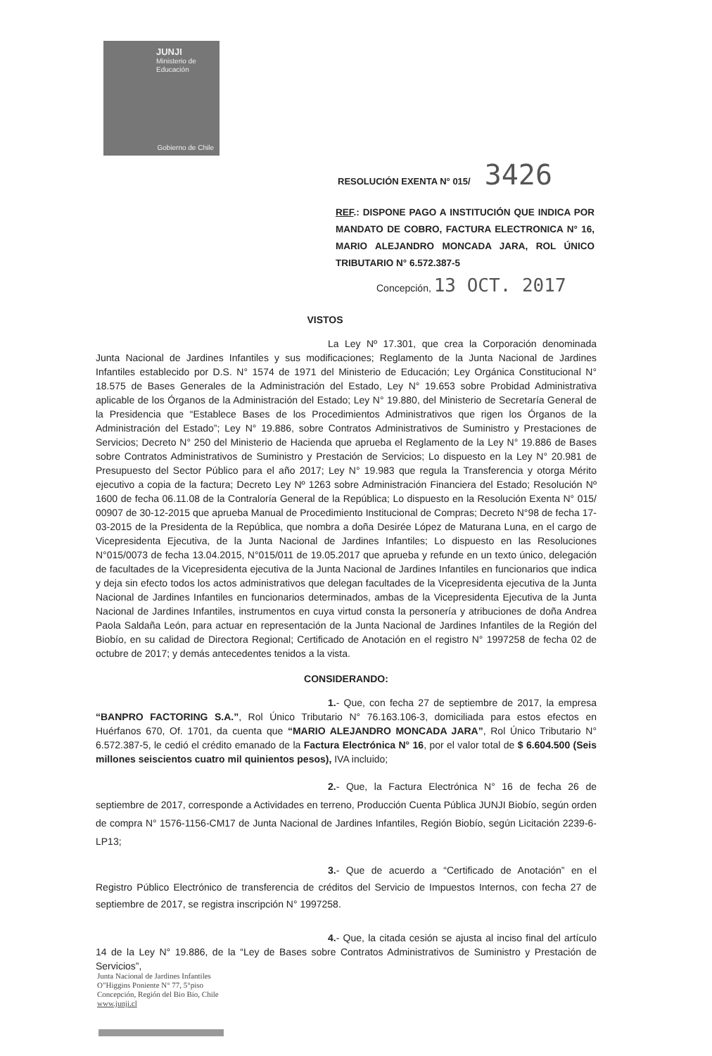JUNJI
Ministerio de
Educación
Gobierno de Chile
RESOLUCIÓN EXENTA N° 015/ 3426
REF.: DISPONE PAGO A INSTITUCIÓN QUE INDICA POR MANDATO DE COBRO, FACTURA ELECTRONICA N° 16, MARIO ALEJANDRO MONCADA JARA, ROL ÚNICO TRIBUTARIO N° 6.572.387-5
Concepción, 13 OCT. 2017
VISTOS
La Ley Nº 17.301, que crea la Corporación denominada Junta Nacional de Jardines Infantiles y sus modificaciones; Reglamento de la Junta Nacional de Jardines Infantiles establecido por D.S. N° 1574 de 1971 del Ministerio de Educación; Ley Orgánica Constitucional N° 18.575 de Bases Generales de la Administración del Estado, Ley N° 19.653 sobre Probidad Administrativa aplicable de los Órganos de la Administración del Estado; Ley N° 19.880, del Ministerio de Secretaría General de la Presidencia que “Establece Bases de los Procedimientos Administrativos que rigen los Órganos de la Administración del Estado”; Ley N° 19.886, sobre Contratos Administrativos de Suministro y Prestaciones de Servicios; Decreto N° 250 del Ministerio de Hacienda que aprueba el Reglamento de la Ley N° 19.886 de Bases sobre Contratos Administrativos de Suministro y Prestación de Servicios; Lo dispuesto en la Ley N° 20.981 de Presupuesto del Sector Público para el año 2017; Ley N° 19.983 que regula la Transferencia y otorga Mérito ejecutivo a copia de la factura; Decreto Ley Nº 1263 sobre Administración Financiera del Estado; Resolución Nº 1600 de fecha 06.11.08 de la Contraloría General de la República; Lo dispuesto en la Resolución Exenta N° 015/ 00907 de 30-12-2015 que aprueba Manual de Procedimiento Institucional de Compras; Decreto N°98 de fecha 17-03-2015 de la Presidenta de la República, que nombra a doña Desirée López de Maturana Luna, en el cargo de Vicepresidenta Ejecutiva, de la Junta Nacional de Jardines Infantiles; Lo dispuesto en las Resoluciones N°015/0073 de fecha 13.04.2015, N°015/011 de 19.05.2017 que aprueba y refunde en un texto único, delegación de facultades de la Vicepresidenta ejecutiva de la Junta Nacional de Jardines Infantiles en funcionarios que indica y deja sin efecto todos los actos administrativos que delegan facultades de la Vicepresidenta ejecutiva de la Junta Nacional de Jardines Infantiles en funcionarios determinados, ambas de la Vicepresidenta Ejecutiva de la Junta Nacional de Jardines Infantiles, instrumentos en cuya virtud consta la personería y atribuciones de doña Andrea Paola Saldaña León, para actuar en representación de la Junta Nacional de Jardines Infantiles de la Región del Biobío, en su calidad de Directora Regional; Certificado de Anotación en el registro N° 1997258 de fecha 02 de octubre de 2017; y demás antecedentes tenidos a la vista.
CONSIDERANDO:
1.- Que, con fecha 27 de septiembre de 2017, la empresa “BANPRO FACTORING S.A.”, Rol Único Tributario N° 76.163.106-3, domiciliada para estos efectos en Huérfanos 670, Of. 1701, da cuenta que “MARIO ALEJANDRO MONCADA JARA”, Rol Único Tributario N° 6.572.387-5, le cedió el crédito emanado de la Factura Electrónica N° 16, por el valor total de $ 6.604.500 (Seis millones seiscientos cuatro mil quinientos pesos), IVA incluido;
2.- Que, la Factura Electrónica N° 16 de fecha 26 de septiembre de 2017, corresponde a Actividades en terreno, Producción Cuenta Pública JUNJI Biobío, según orden de compra N° 1576-1156-CM17 de Junta Nacional de Jardines Infantiles, Región Biobío, según Licitación 2239-6-LP13;
3.- Que de acuerdo a “Certificado de Anotación” en el Registro Público Electrónico de transferencia de créditos del Servicio de Impuestos Internos, con fecha 27 de septiembre de 2017, se registra inscripción N° 1997258.
4.- Que, la citada cesión se ajusta al inciso final del artículo 14 de la Ley N° 19.886, de la “Ley de Bases sobre Contratos Administrativos de Suministro y Prestación de Servicios”,
Junta Nacional de Jardines Infantiles
O"Higgins Poniente N° 77, 5°piso
Concepción, Región del Bio Bio, Chile
www.junji.cl